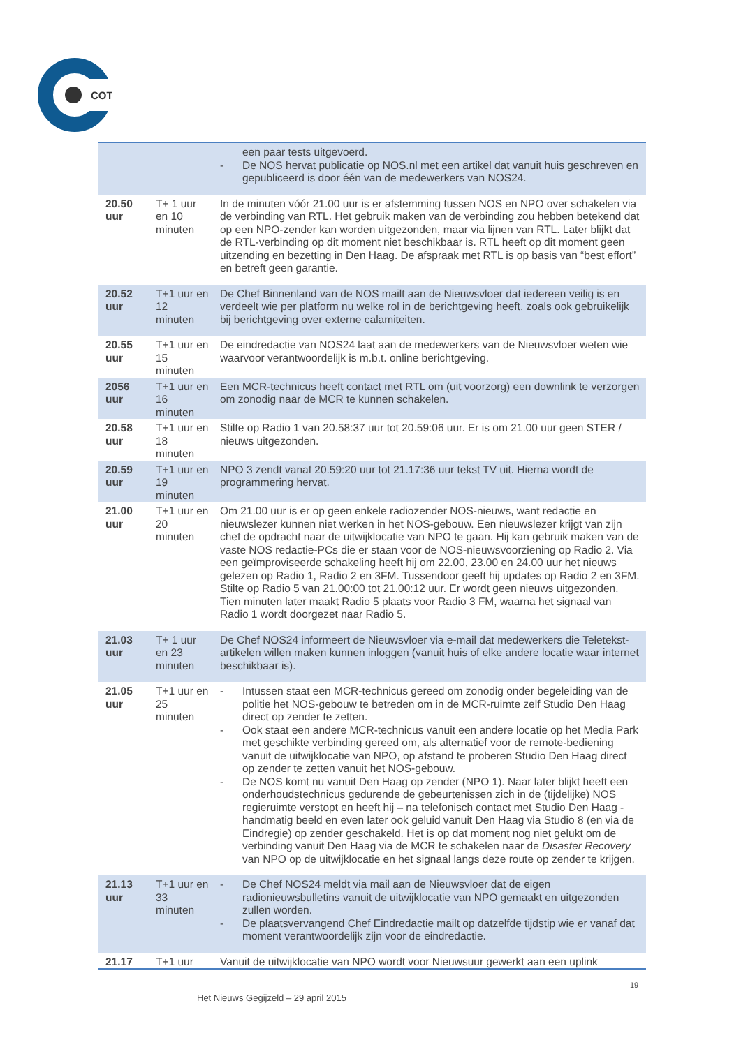COT
| | | een paar tests uitgevoerd. - De NOS hervat publicatie op NOS.nl met een artikel dat vanuit huis geschreven en gepubliceerd is door één van de medewerkers van NOS24. |
| 20.50 uur | T+ 1 uur en 10 minuten | In de minuten vóór 21.00 uur is er afstemming tussen NOS en NPO over schakelen via de verbinding van RTL. Het gebruik maken van de verbinding zou hebben betekend dat op een NPO-zender kan worden uitgezonden, maar via lijnen van RTL. Later blijkt dat de RTL-verbinding op dit moment niet beschikbaar is. RTL heeft op dit moment geen uitzending en bezetting in Den Haag. De afspraak met RTL is op basis van “best effort” en betreft geen garantie. |
| 20.52 uur | T+1 uur en 12 minuten | De Chef Binnenland van de NOS mailt aan de Nieuwsvloer dat iedereen veilig is en verdeelt wie per platform nu welke rol in de berichtgeving heeft, zoals ook gebruikelijk bij berichtgeving over externe calamiteiten. |
| 20.55 uur | T+1 uur en 15 minuten | De eindredactie van NOS24 laat aan de medewerkers van de Nieuwsvloer weten wie waarvoor verantwoordelijk is m.b.t. online berichtgeving. |
| 2056 uur | T+1 uur en 16 minuten | Een MCR-technicus heeft contact met RTL om (uit voorzorg) een downlink te verzorgen om zonodig naar de MCR te kunnen schakelen. |
| 20.58 uur | T+1 uur en 18 minuten | Stilte op Radio 1 van 20.58:37 uur tot 20.59:06 uur. Er is om 21.00 uur geen STER / nieuws uitgezonden. |
| 20.59 uur | T+1 uur en 19 minuten | NPO 3 zendt vanaf 20.59:20 uur tot 21.17:36 uur tekst TV uit. Hierna wordt de programmering hervat. |
| 21.00 uur | T+1 uur en 20 minuten | Om 21.00 uur is er op geen enkele radiozender NOS-nieuws, want redactie en nieuwslezer kunnen niet werken in het NOS-gebouw. Een nieuwslezer krijgt van zijn chef de opdracht naar de uitwijklocatie van NPO te gaan. Hij kan gebruik maken van de vaste NOS redactie-PCs die er staan voor de NOS-nieuwsvoorziening op Radio 2. Via een geïmproviseerde schakeling heeft hij om 22.00, 23.00 en 24.00 uur het nieuws gelezen op Radio 1, Radio 2 en 3FM. Tussendoor geeft hij updates op Radio 2 en 3FM. Stilte op Radio 5 van 21.00:00 tot 21.00:12 uur. Er wordt geen nieuws uitgezonden. Tien minuten later maakt Radio 5 plaats voor Radio 3 FM, waarna het signaal van Radio 1 wordt doorgezet naar Radio 5. |
| 21.03 uur | T+ 1 uur en 23 minuten | De Chef NOS24 informeert de Nieuwsvloer via e-mail dat medewerkers die Teletekst-artikelen willen maken kunnen inloggen (vanuit huis of elke andere locatie waar internet beschikbaar is). |
| 21.05 uur | T+1 uur en 25 minuten | - Intussen staat een MCR-technicus gereed om zonodig onder begeleiding van de politie het NOS-gebouw te betreden om in de MCR-ruimte zelf Studio Den Haag direct op zender te zetten. - Ook staat een andere MCR-technicus vanuit een andere locatie op het Media Park met geschikte verbinding gereed om, als alternatief voor de remote-bediening vanuit de uitwijklocatie van NPO, op afstand te proberen Studio Den Haag direct op zender te zetten vanuit het NOS-gebouw. - De NOS komt nu vanuit Den Haag op zender (NPO 1). Naar later blijkt heeft een onderhoudstechnicus gedurende de gebeurtenissen zich in de (tijdelijke) NOS regieruimte verstopt en heeft hij – na telefonisch contact met Studio Den Haag - handmatig beeld en even later ook geluid vanuit Den Haag via Studio 8 (en via de Eindregie) op zender geschakeld. Het is op dat moment nog niet gelukt om de verbinding vanuit Den Haag via de MCR te schakelen naar de Disaster Recovery van NPO op de uitwijklocatie en het signaal langs deze route op zender te krijgen. |
| 21.13 uur | T+1 uur en 33 minuten | - De Chef NOS24 meldt via mail aan de Nieuwsvloer dat de eigen radionieuwsbulletins vanuit de uitwijklocatie van NPO gemaakt en uitgezonden zullen worden. - De plaatsvervangend Chef Eindredactie mailt op datzelfde tijdstip wie er vanaf dat moment verantwoordelijk zijn voor de eindredactie. |
| 21.17 | T+1 uur | Vanuit de uitwijklocatie van NPO wordt voor Nieuwsuur gewerkt aan een uplink |
19
Het Nieuws Gegijzeld – 29 april 2015